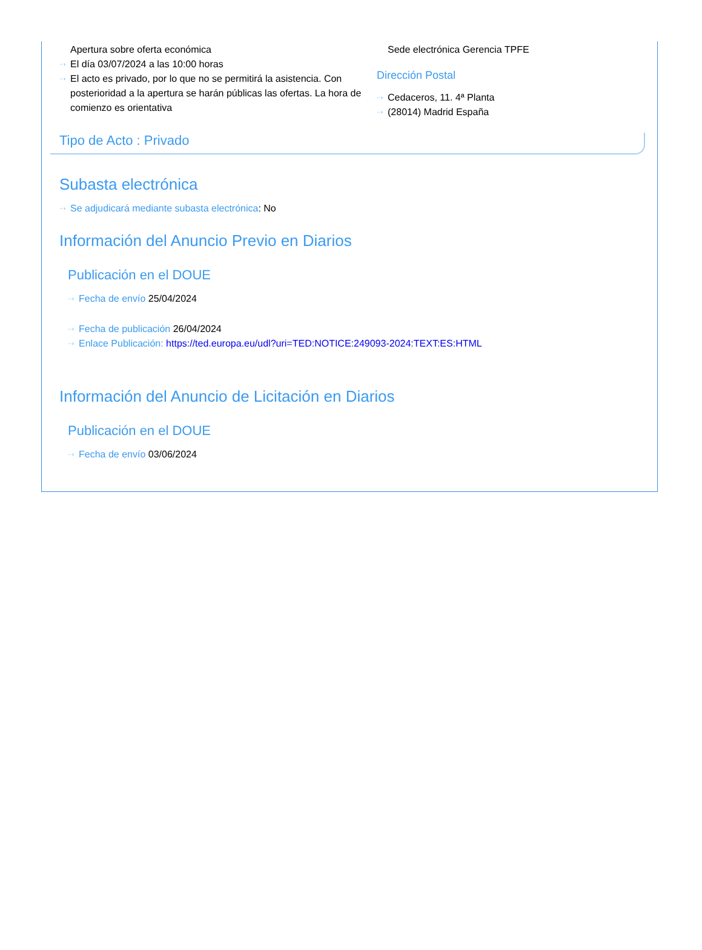Apertura sobre oferta económica
··› El día 03/07/2024 a las 10:00 horas
··› El acto es privado, por lo que no se permitirá la asistencia. Con posterioridad a la apertura se harán públicas las ofertas. La hora de comienzo es orientativa
Sede electrónica Gerencia TPFE
Dirección Postal
··› Cedaceros, 11. 4ª Planta
··› (28014) Madrid España
Tipo de Acto : Privado
Subasta electrónica
··› Se adjudicará mediante subasta electrónica: No
Información del Anuncio Previo en Diarios
Publicación en el DOUE
··› Fecha de envío 25/04/2024
··› Fecha de publicación 26/04/2024
··› Enlace Publicación: https://ted.europa.eu/udl?uri=TED:NOTICE:249093-2024:TEXT:ES:HTML
Información del Anuncio de Licitación en Diarios
Publicación en el DOUE
··› Fecha de envío 03/06/2024